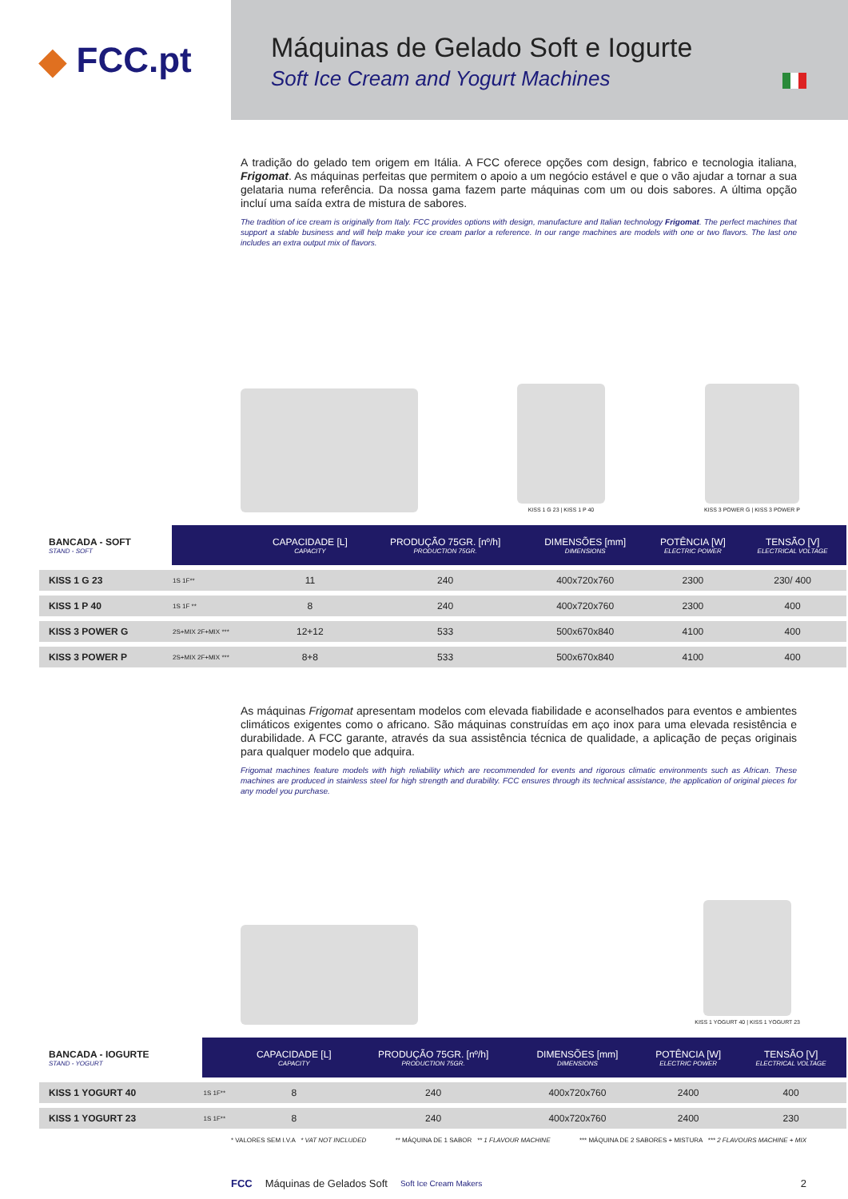◆ FCC.pt
Máquinas de Gelado Soft e Iogurte
Soft Ice Cream and Yogurt Machines
A tradição do gelado tem origem em Itália. A FCC oferece opções com design, fabrico e tecnologia italiana, Frigomat. As máquinas perfeitas que permitem o apoio a um negócio estável e que o vão ajudar a tornar a sua gelataria numa referência. Da nossa gama fazem parte máquinas com um ou dois sabores. A última opção incluí uma saída extra de mistura de sabores.
The tradition of ice cream is originally from Italy. FCC provides options with design, manufacture and Italian technology Frigomat. The perfect machines that support a stable business and will help make your ice cream parlor a reference. In our range machines are models with one or two flavors. The last one includes an extra output mix of flavors.
KISS 1 G 23 | KISS 1 P 40
KISS 3 POWER G | KISS 3 POWER P
| BANCADA - SOFT STAND - SOFT | | CAPACIDADE [L] CAPACITY | PRODUÇÃO 75GR. [nº/h] PRODUCTION 75GR. | DIMENSÕES [mm] DIMENSIONS | POTÊNCIA [W] ELECTRIC POWER | TENSÃO [V] ELECTRICAL VOLTAGE | |
| --- | --- | --- | --- | --- | --- | --- | --- |
| KISS 1 G 23 | 1S 1F** | 11 | 240 | 400x720x760 | 2300 | 230/ 400 | |
| KISS 1 P 40 | 1S 1F ** | 8 | 240 | 400x720x760 | 2300 | 400 | |
| KISS 3 POWER G | 2S+MIX 2F+MIX *** | 12+12 | 533 | 500x670x840 | 4100 | 400 | |
| KISS 3 POWER P | 2S+MIX 2F+MIX *** | 8+8 | 533 | 500x670x840 | 4100 | 400 | |
As máquinas Frigomat apresentam modelos com elevada fiabilidade e aconselhados para eventos e ambientes climáticos exigentes como o africano. São máquinas construídas em aço inox para uma elevada resistência e durabilidade. A FCC garante, através da sua assistência técnica de qualidade, a aplicação de peças originais para qualquer modelo que adquira.
Frigomat machines feature models with high reliability which are recommended for events and rigorous climatic environments such as African. These machines are produced in stainless steel for high strength and durability. FCC ensures through its technical assistance, the application of original pieces for any model you purchase.
KISS 1 YOGURT 40 | KISS 1 YOGURT 23
| BANCADA - IOGURTE STAND - YOGURT | | CAPACIDADE [L] CAPACITY | PRODUÇÃO 75GR. [nº/h] PRODUCTION 75GR. | DIMENSÕES [mm] DIMENSIONS | POTÊNCIA [W] ELECTRIC POWER | TENSÃO [V] ELECTRICAL VOLTAGE | |
| --- | --- | --- | --- | --- | --- | --- | --- |
| KISS 1 YOGURT 40 | 1S 1F** | 8 | 240 | 400x720x760 | 2400 | 400 | |
| KISS 1 YOGURT 23 | 1S 1F** | 8 | 240 | 400x720x760 | 2400 | 230 | |
* VALORES SEM I.V.A * VAT NOT INCLUDED ** MÁQUINA DE 1 SABOR ** 1 FLAVOUR MACHINE *** MÁQUINA DE 2 SABORES + MISTURA *** 2 FLAVOURS MACHINE + MIX
FCC Máquinas de Gelados Soft Soft Ice Cream Makers 2